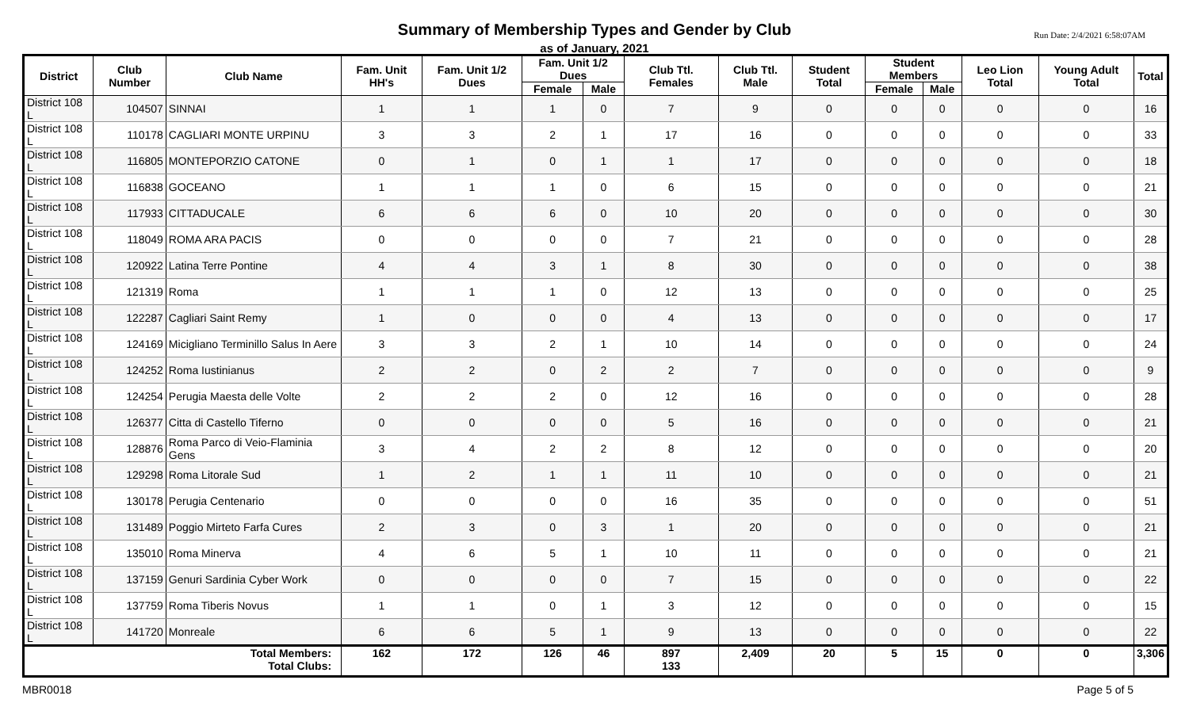Summary of Membership Types and Gender by Club
as of January, 2021
Run Date: 2/4/2021 6:58:07AM
| District | Club Number | Club Name | Fam. Unit HH's | Fam. Unit 1/2 Dues | Fam. Unit 1/2 Dues | | Club Ttl. Females | Club Ttl. Male | Student Total | Student Members | | Leo Lion Total | Young Adult Total | Total |
| --- | --- | --- | --- | --- | --- | --- | --- | --- | --- | --- | --- | --- | --- | --- |
| | | | | | Female | Male | | | | Female | Male | | | |
| District 108 L | 104507 | SINNAI | 1 | 1 | 1 | 0 | 7 | 9 | 0 | 0 | 0 | 0 | 0 | 16 |
| District 108 L | 110178 | CAGLIARI MONTE URPINU | 3 | 3 | 2 | 1 | 17 | 16 | 0 | 0 | 0 | 0 | 0 | 33 |
| District 108 L | 116805 | MONTEPORZIO CATONE | 0 | 1 | 0 | 1 | 1 | 17 | 0 | 0 | 0 | 0 | 0 | 18 |
| District 108 L | 116838 | GOCEANO | 1 | 1 | 1 | 0 | 6 | 15 | 0 | 0 | 0 | 0 | 0 | 21 |
| District 108 L | 117933 | CITTADUCALE | 6 | 6 | 6 | 0 | 10 | 20 | 0 | 0 | 0 | 0 | 0 | 30 |
| District 108 L | 118049 | ROMA ARA PACIS | 0 | 0 | 0 | 0 | 7 | 21 | 0 | 0 | 0 | 0 | 0 | 28 |
| District 108 L | 120922 | Latina Terre Pontine | 4 | 4 | 3 | 1 | 8 | 30 | 0 | 0 | 0 | 0 | 0 | 38 |
| District 108 L | 121319 | Roma | 1 | 1 | 1 | 0 | 12 | 13 | 0 | 0 | 0 | 0 | 0 | 25 |
| District 108 L | 122287 | Cagliari Saint Remy | 1 | 0 | 0 | 0 | 4 | 13 | 0 | 0 | 0 | 0 | 0 | 17 |
| District 108 L | 124169 | Micigliano Terminillo Salus In Aere | 3 | 3 | 2 | 1 | 10 | 14 | 0 | 0 | 0 | 0 | 0 | 24 |
| District 108 L | 124252 | Roma Iustinianus | 2 | 2 | 0 | 2 | 2 | 7 | 0 | 0 | 0 | 0 | 0 | 9 |
| District 108 L | 124254 | Perugia Maesta delle Volte | 2 | 2 | 2 | 0 | 12 | 16 | 0 | 0 | 0 | 0 | 0 | 28 |
| District 108 L | 126377 | Citta di Castello Tiferno | 0 | 0 | 0 | 0 | 5 | 16 | 0 | 0 | 0 | 0 | 0 | 21 |
| District 108 L | 128876 | Roma Parco di Veio-Flaminia Gens | 3 | 4 | 2 | 2 | 8 | 12 | 0 | 0 | 0 | 0 | 0 | 20 |
| District 108 L | 129298 | Roma Litorale Sud | 1 | 2 | 1 | 1 | 11 | 10 | 0 | 0 | 0 | 0 | 0 | 21 |
| District 108 L | 130178 | Perugia Centenario | 0 | 0 | 0 | 0 | 16 | 35 | 0 | 0 | 0 | 0 | 0 | 51 |
| District 108 L | 131489 | Poggio Mirteto Farfa Cures | 2 | 3 | 0 | 3 | 1 | 20 | 0 | 0 | 0 | 0 | 0 | 21 |
| District 108 L | 135010 | Roma Minerva | 4 | 6 | 5 | 1 | 10 | 11 | 0 | 0 | 0 | 0 | 0 | 21 |
| District 108 L | 137159 | Genuri Sardinia Cyber Work | 0 | 0 | 0 | 0 | 7 | 15 | 0 | 0 | 0 | 0 | 0 | 22 |
| District 108 L | 137759 | Roma Tiberis Novus | 1 | 1 | 0 | 1 | 3 | 12 | 0 | 0 | 0 | 0 | 0 | 15 |
| District 108 L | 141720 | Monreale | 6 | 6 | 5 | 1 | 9 | 13 | 0 | 0 | 0 | 0 | 0 | 22 |
| Total Members: Total Clubs: | | | 162 | 172 | 126 | 46 | 897 133 | 2,409 | 20 | 5 | 15 | 0 | 0 | 3,306 |
MBR0018 Page 5 of 5